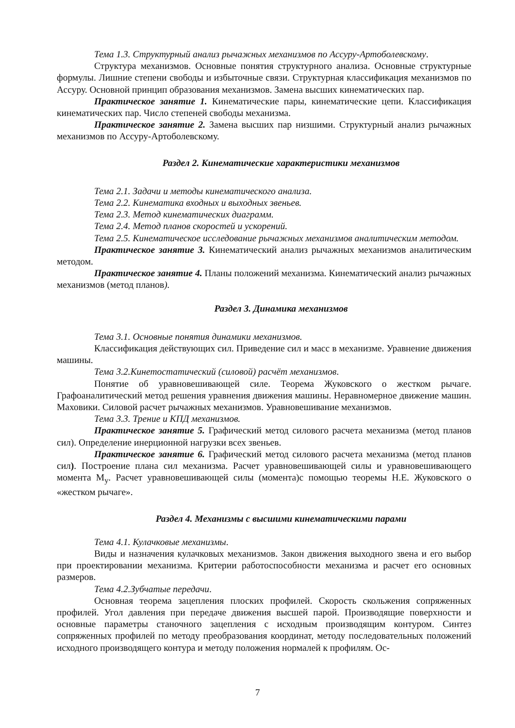Тема 1.3. Структурный анализ рычажных механизмов по Ассуру-Артоболевскому.
Структура механизмов. Основные понятия структурного анализа. Основные структурные формулы. Лишние степени свободы и избыточные связи. Структурная классификация механизмов по Ассуру. Основной принцип образования механизмов. Замена высших кинематических пар.
Практическое занятие 1. Кинематические пары, кинематические цепи. Классификация кинематических пар. Число степеней свободы механизма.
Практическое занятие 2. Замена высших пар низшими. Структурный анализ рычажных механизмов по Ассуру-Артоболевскому.
Раздел 2. Кинематические характеристики механизмов
Тема 2.1. Задачи и методы кинематического анализа.
Тема 2.2. Кинематика входных и выходных звеньев.
Тема 2.3. Метод кинематических диаграмм.
Тема 2.4. Метод планов скоростей и ускорений.
Тема 2.5. Кинематическое исследование рычажных механизмов аналитическим методом.
Практическое занятие 3. Кинематический анализ рычажных механизмов аналитическим методом.
Практическое занятие 4. Планы положений механизма. Кинематический анализ рычажных механизмов (метод планов).
Раздел 3. Динамика механизмов
Тема 3.1. Основные понятия динамики механизмов.
Классификация действующих сил. Приведение сил и масс в механизме. Уравнение движения машины.
Тема 3.2.Кинетостатический (силовой) расчёт механизмов.
Понятие об уравновешивающей силе. Теорема Жуковского о жестком рычаге. Графоаналитический метод решения уравнения движения машины. Неравномерное движение машин. Маховики. Силовой расчет рычажных механизмов. Уравновешивание механизмов.
Тема 3.3. Трение и КПД механизмов.
Практическое занятие 5. Графический метод силового расчета механизма (метод планов сил). Определение инерционной нагрузки всех звеньев.
Практическое занятие 6. Графический метод силового расчета механизма (метод планов сил). Построение плана сил механизма. Расчет уравновешивающей силы и уравновешивающего момента М<sub>у</sub>. Расчет уравновешивающей силы (момента)с помощью теоремы Н.Е. Жуковского о «жестком рычаге».
Раздел 4. Механизмы с высшими кинематическими парами
Тема 4.1. Кулачковые механизмы.
Виды и назначения кулачковых механизмов. Закон движения выходного звена и его выбор при проектировании механизма. Критерии работоспособности механизма и расчет его основных размеров.
Тема 4.2.Зубчатые передачи.
Основная теорема зацепления плоских профилей. Скорость скольжения сопряженных профилей. Угол давления при передаче движения высшей парой. Производящие поверхности и основные параметры станочного зацепления с исходным производящим контуром. Синтез сопряженных профилей по методу преобразования координат, методу последовательных положений исходного производящего контура и методу положения нормалей к профилям. Ос-
7